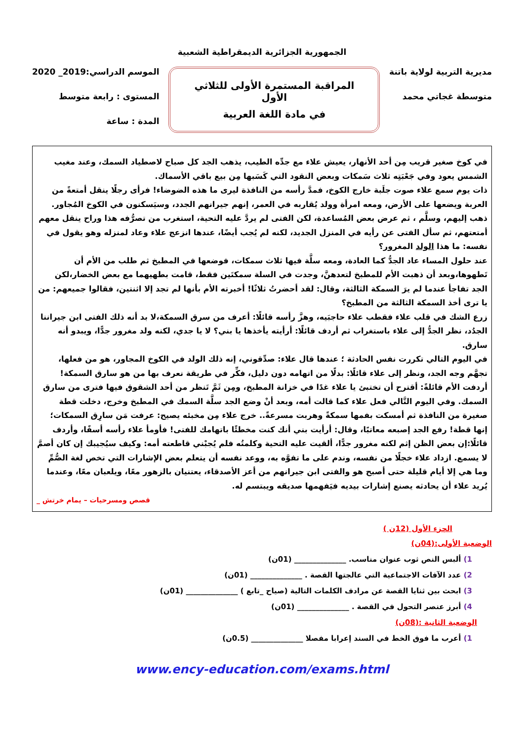الجمهورية الجزائرية الديمقراطية الشعبية
مديرية التربية لولاية باتنة
متوسطة غجاتي محمد
المراقبة المستمرة الأولى للثلاثي الأول
في مادة اللغة العربية
الموسم الدراسي:2019_ 2020
المستوى : رابعة متوسط
المدة : ساعة
في كوخ صغير قريب مِن أحد الأنهار، يعيش علاء مع جدِّه الطيب، يذهب الجد كل صباح لاصطياد السمك، وعند مغيب الشمس يعود وفي جَعْبَتِه ثلاث سَمكات وبعض النقود التي كَسَبها مِن بيع باقي الأسماك.
ذات يوم سمع علاء صوت جلَبة خارج الكوخ، فمدَّ رأسه من النافذة ليرى ما هذه الضوضاء! فرأى رجلًا ينقل أمتعةً من العربة ويضعها على الأرض، ومعه امرأة وولد يُقاربه في العمر، إنهم جيرانهم الجدد، وسيَسكنون في الكوخ المُجاور. ذهب إليهم، وسلَّم ، ثم عرض بعض المُساعدة، لكن الفتى لم يردَّ عليه التحية، استغرب من تصرُّفه هذا وراح ينقل معهم أمتعتهم، ثم سأل الفتى عن رأيه في المنزل الجديد، لكنه لم يُجب أيضًا، عندها انزعج علاء وعاد لمنزله وهو يقول في نفسه: ما هذا الولد المغرور؟
عند حلول المساء عاد الجدُّ كما العادة، ومعه سلَّة فيها ثلاث سمكات، فوضعها في المطبخ ثم طلب من الأم أن تَطهوها،وبعد أن ذهبت الأم للمطبخ لتعدهنَّ، وجدت في السلة سمكتَين فقط، قامت بطهيهما مع بعض الخضار،لكن الجد تفاجأ عندما لم يرَ السمكة الثالثة، وقال: لقد أحضرتُ ثلاثًا! أخبرته الأم بأنها لم تجد إلا اثنتين، فقالوا جميعهم: من يا ترى أخذ السمكة الثالثة من المطبخ؟
زرع الشك في قلب علاء فقطب علاء حاجبَيه، وهزَّ رأسه قائلًا: أعرف من سرق السمكة،لا بد أنه ذلك الفتى ابن جيراننا الجدُد، نظر الجدُّ إلى علاء باستغراب ثم أردف قائلًا: أرأيته يأخذها يا بني؟ لا يا جدي، لكنه ولد مغرور جدًّا، ويبدو أنه سارق.
في اليوم التالي تكررت نفس الحادثة ؛ عندها قال علاء: صدِّقوني، إنه ذلك الولد في الكوخ المجاور، هو من فعلها، تجهَّم وجه الجد، ونظر إلى علاء قائلًا: بدلًا من اتهامه دون دليل، فكِّر في طريقة نعرف بها من هو سارق السمكة! أردفت الأم قائلةً: أقترح أن تختبئ يا علاء غدًا في خزانة المطبخ، ومِن ثَمَّ تَنظر من أحد الشقوق فيها فترى من سارق السمك. وفي اليوم التَّالي فعل علاء كما قالت أمه، وبعد أنْ وضع الجد سلَّة السمك في المطبخ وخرج، دخلت قطة صغيرة من النافذة ثم أمسكت بفمها سمكةً وهربت مسرعةً.. خرج علاء مِن مخبئه يصيح: عرفت مَن سارِق السمكات؛ إنها قطة! رفع الجد إصبعه معاتبًا، وقال: أرأيت بني أنك كنت مخطئًا باتهامك للفتى! فأومأ علاء رأسه أسفًا، وأردف قائلًا:إن بعض الظن إثم لكنه مغرور جدًّا، ألقيت عليه التحية وكلمتُه فلم يُجبْني قاطعته أمه: وكيف سيُجيبك إن كان أصمَّ لا يسمع. ازداد علاء خجلًا من نفسه، وندم على ما تفوَّه به، ووعد نفسه أن يتعلم بعض الإشارات التي تخص لغة الصُّمِّ
وما هي إلا أيام قليلة حتى أصبح هو والفتى ابن جيرانهم من أعز الأصدقاء، يعتنيان بالزهور معًا، ويلعبان معًا، وعندما يُريد علاء أن يحادثه يصنع إشارات بيديه فيَفهمها صديقه ويبتسم له.
قصص ومسرحيات – يمام خرتش _
الجزء الأول (12ن )
الوضعية الأولى:(04ن)
1) ألبس النص ثوب عنوان مناسب. ______________ (01ن)
2) عدد الآفات الاجتماعية التي عالجتها القصة . ______________ (01ن)
3) ابحث بين ثنايا القصة عن مرادف الكلمات التالية (صياح _تابع ) ______________ (01ن)
4) أبرز عنصر التحول في القصة . ______________ (01ن)
الوضعية الثانية :(08ن)
1) أعرب ما فوق الخط في السند إعرابا مفصلا ______________ (0.5ن)
www.ency-education.com/exams.html